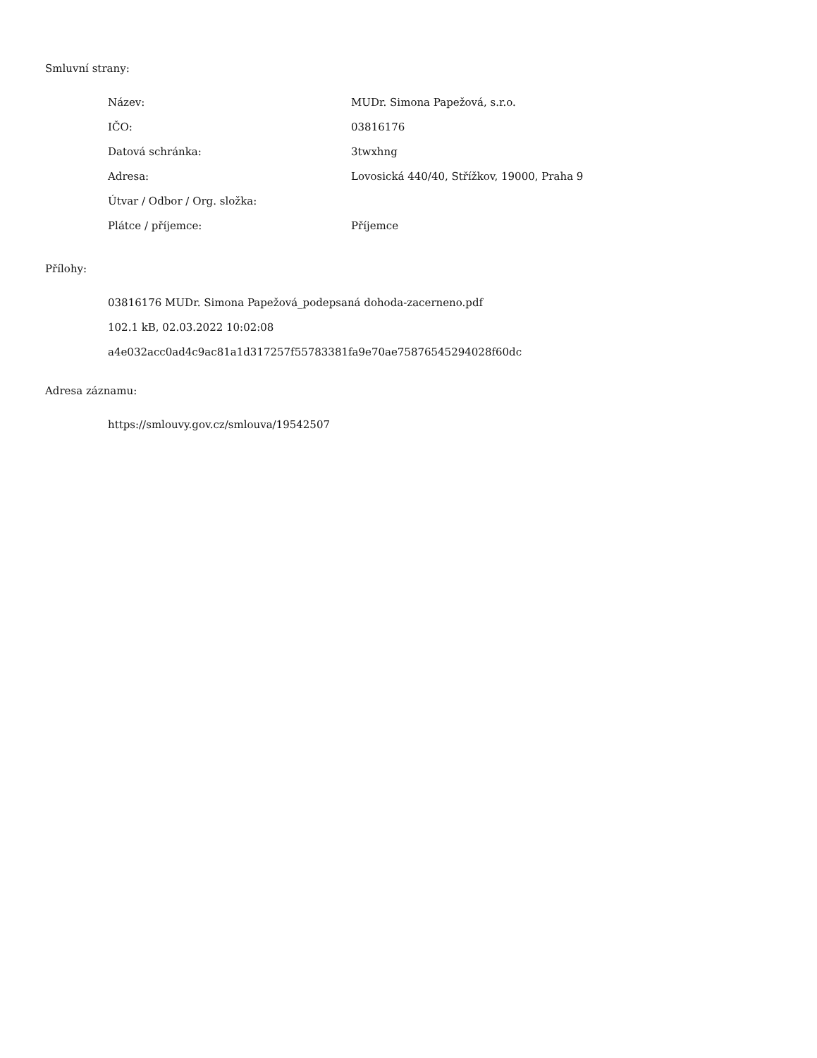Smluvní strany:
| Název: | MUDr. Simona Papežová, s.r.o. |
| IČO: | 03816176 |
| Datová schránka: | 3twxhng |
| Adresa: | Lovosická 440/40, Střížkov, 19000, Praha 9 |
| Útvar / Odbor / Org. složka: | |
| Plátce / příjemce: | Příjemce |
Přílohy:
03816176 MUDr. Simona Papežová_podepsaná dohoda-zacerneno.pdf
102.1 kB, 02.03.2022 10:02:08
a4e032acc0ad4c9ac81a1d317257f55783381fa9e70ae75876545294028f60dc
Adresa záznamu:
https://smlouvy.gov.cz/smlouva/19542507